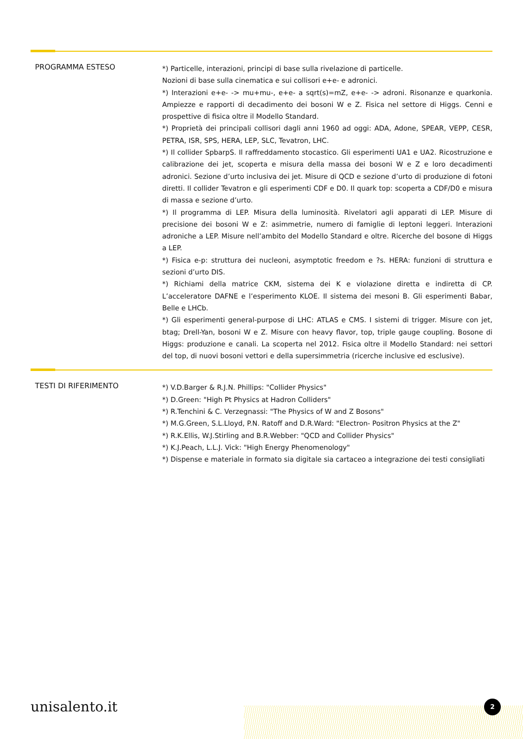PROGRAMMA ESTESO
*) Particelle, interazioni, principi di base sulla rivelazione di particelle.
Nozioni di base sulla cinematica e sui collisori e+e- e adronici.
*) Interazioni e+e- -> mu+mu-, e+e- a sqrt(s)=mZ, e+e- -> adroni. Risonanze e quarkonia. Ampiezze e rapporti di decadimento dei bosoni W e Z. Fisica nel settore di Higgs. Cenni e prospettive di fisica oltre il Modello Standard.
*) Proprietà dei principali collisori dagli anni 1960 ad oggi: ADA, Adone, SPEAR, VEPP, CESR, PETRA, ISR, SPS, HERA, LEP, SLC, Tevatron, LHC.
*) Il collider SpbarpS. Il raffreddamento stocastico. Gli esperimenti UA1 e UA2. Ricostruzione e calibrazione dei jet, scoperta e misura della massa dei bosoni W e Z e loro decadimenti adronici. Sezione d’urto inclusiva dei jet. Misure di QCD e sezione d’urto di produzione di fotoni diretti. Il collider Tevatron e gli esperimenti CDF e D0. Il quark top: scoperta a CDF/D0 e misura di massa e sezione d’urto.
*) Il programma di LEP. Misura della luminosità. Rivelatori agli apparati di LEP. Misure di precisione dei bosoni W e Z: asimmetrie, numero di famiglie di leptoni leggeri. Interazioni adroniche a LEP. Misure nell’ambito del Modello Standard e oltre. Ricerche del bosone di Higgs a LEP.
*) Fisica e-p: struttura dei nucleoni, asymptotic freedom e ?s. HERA: funzioni di struttura e sezioni d’urto DIS.
*) Richiami della matrice CKM, sistema dei K e violazione diretta e indiretta di CP. L’acceleratore DAFNE e l’esperimento KLOE. Il sistema dei mesoni B. Gli esperimenti Babar, Belle e LHCb.
*) Gli esperimenti general-purpose di LHC: ATLAS e CMS. I sistemi di trigger. Misure con jet, btag; Drell-Yan, bosoni W e Z. Misure con heavy flavor, top, triple gauge coupling. Bosone di Higgs: produzione e canali. La scoperta nel 2012. Fisica oltre il Modello Standard: nei settori del top, di nuovi bosoni vettori e della supersimmetria (ricerche inclusive ed esclusive).
TESTI DI RIFERIMENTO
*) V.D.Barger & R.J.N. Phillips: "Collider Physics"
*) D.Green: "High Pt Physics at Hadron Colliders"
*) R.Tenchini & C. Verzegnassi: "The Physics of W and Z Bosons"
*) M.G.Green, S.L.Lloyd, P.N. Ratoff and D.R.Ward: "Electron- Positron Physics at the Z"
*) R.K.Ellis, W.J.Stirling and B.R.Webber: "QCD and Collider Physics"
*) K.J.Peach, L.L.J. Vick: "High Energy Phenomenology"
*) Dispense e materiale in formato sia digitale sia cartaceo a integrazione dei testi consigliati
unisalento.it 2